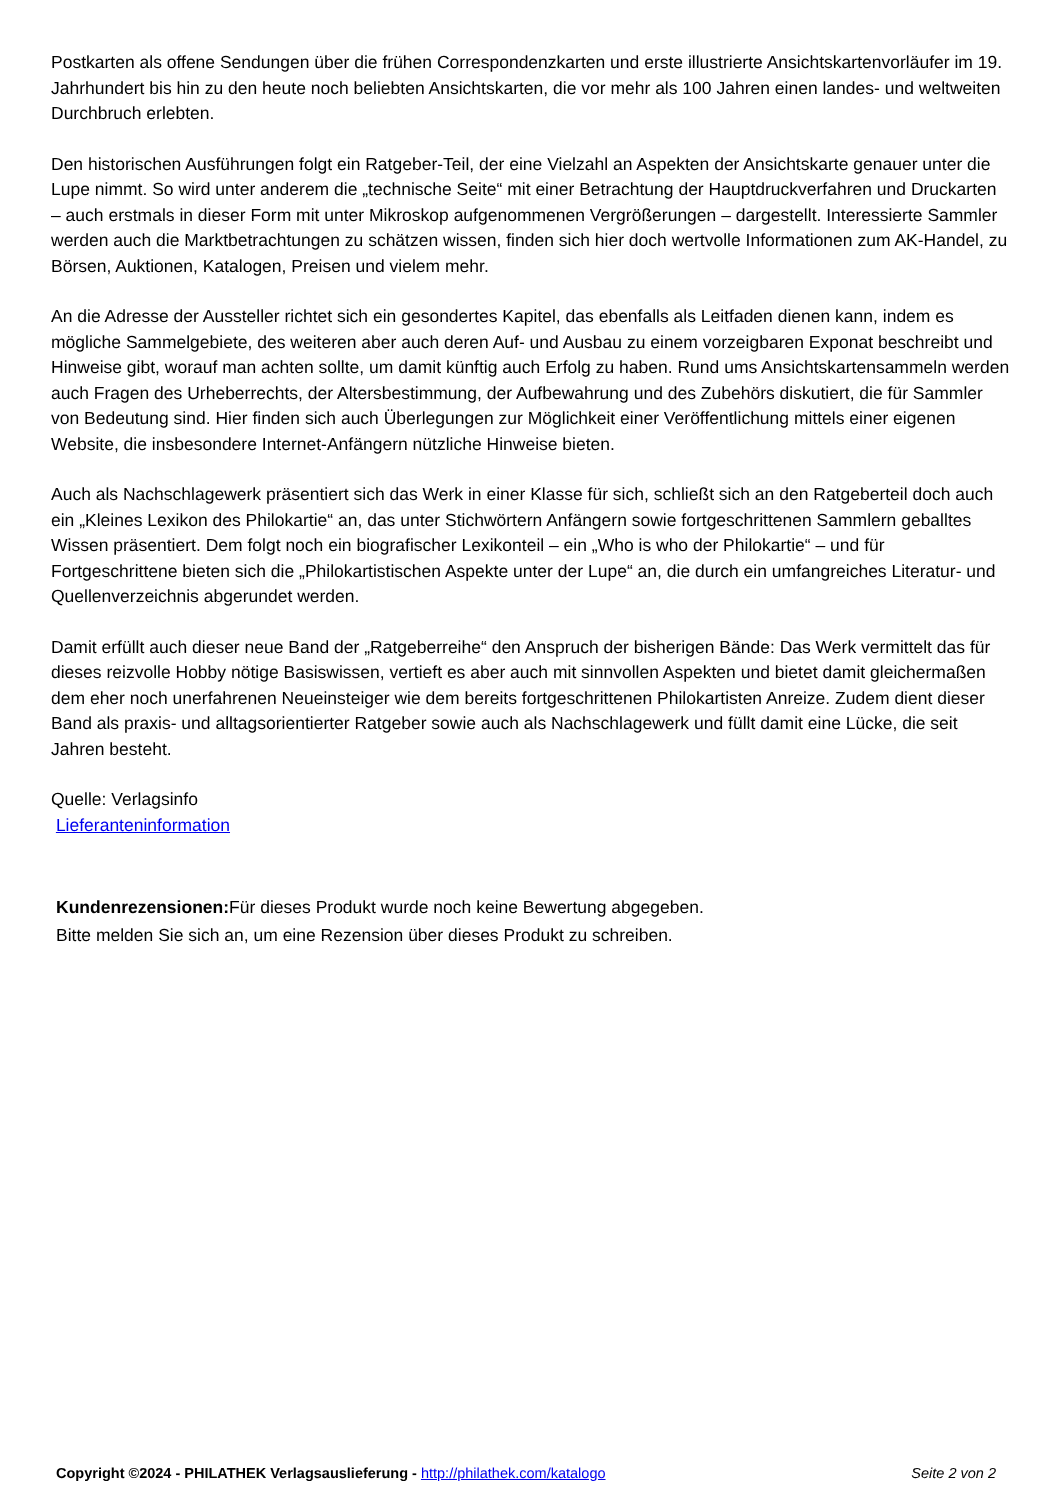Postkarten als offene Sendungen über die frühen Correspondenzkarten und erste illustrierte Ansichtskartenvorläufer im 19. Jahrhundert bis hin zu den heute noch beliebten Ansichtskarten, die vor mehr als 100 Jahren einen landes- und weltweiten Durchbruch erlebten.
Den historischen Ausführungen folgt ein Ratgeber-Teil, der eine Vielzahl an Aspekten der Ansichtskarte genauer unter die Lupe nimmt. So wird unter anderem die „technische Seite“ mit einer Betrachtung der Hauptdruckverfahren und Druckarten – auch erstmals in dieser Form mit unter Mikroskop aufgenommenen Vergrößerungen – dargestellt. Interessierte Sammler werden auch die Marktbetrachtungen zu schätzen wissen, finden sich hier doch wertvolle Informationen zum AK-Handel, zu Börsen, Auktionen, Katalogen, Preisen und vielem mehr.
An die Adresse der Aussteller richtet sich ein gesondertes Kapitel, das ebenfalls als Leitfaden dienen kann, indem es mögliche Sammelgebiete, des weiteren aber auch deren Auf- und Ausbau zu einem vorzeigbaren Exponat beschreibt und Hinweise gibt, worauf man achten sollte, um damit künftig auch Erfolg zu haben. Rund ums Ansichtskartensammeln werden auch Fragen des Urheberrechts, der Altersbestimmung, der Aufbewahrung und des Zubehörs diskutiert, die für Sammler von Bedeutung sind. Hier finden sich auch Überlegungen zur Möglichkeit einer Veröffentlichung mittels einer eigenen Website, die insbesondere Internet-Anfängern nützliche Hinweise bieten.
Auch als Nachschlagewerk präsentiert sich das Werk in einer Klasse für sich, schließt sich an den Ratgeberteil doch auch ein „Kleines Lexikon des Philokartie“ an, das unter Stichwörtern Anfängern sowie fortgeschrittenen Sammlern geballtes Wissen präsentiert. Dem folgt noch ein biografischer Lexikonteil – ein „Who is who der Philokartie“ – und für Fortgeschrittene bieten sich die „Philokartistischen Aspekte unter der Lupe“ an, die durch ein umfangreiches Literatur- und Quellenverzeichnis abgerundet werden.
Damit erfüllt auch dieser neue Band der „Ratgeberreihe“ den Anspruch der bisherigen Bände: Das Werk vermittelt das für dieses reizvolle Hobby nötige Basiswissen, vertieft es aber auch mit sinnvollen Aspekten und bietet damit gleichermaßen dem eher noch unerfahrenen Neueinsteiger wie dem bereits fortgeschrittenen Philokartisten Anreize. Zudem dient dieser Band als praxis- und alltagsorientierter Ratgeber sowie auch als Nachschlagewerk und füllt damit eine Lücke, die seit Jahren besteht.
Quelle: Verlagsinfo
Lieferanteninformation
Kundenrezensionen: Für dieses Produkt wurde noch keine Bewertung abgegeben.
Bitte melden Sie sich an, um eine Rezension über dieses Produkt zu schreiben.
Copyright ©2024 - PHILATHEK Verlagsauslieferung - http://philathek.com/katalogo Seite 2 von 2